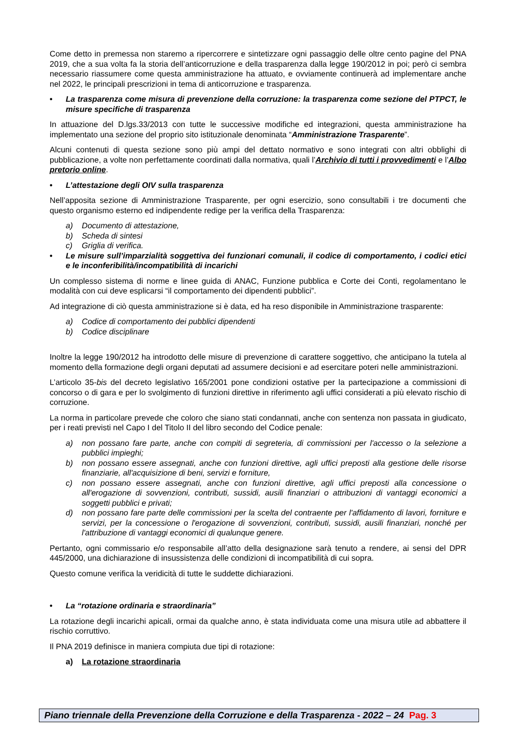Come detto in premessa non staremo a ripercorrere e sintetizzare ogni passaggio delle oltre cento pagine del PNA 2019, che a sua volta fa la storia dell’anticorruzione e della trasparenza dalla legge 190/2012 in poi; però ci sembra necessario riassumere come questa amministrazione ha attuato, e ovviamente continuerà ad implementare anche nel 2022, le principali prescrizioni in tema di anticorruzione e trasparenza.
• La trasparenza come misura di prevenzione della corruzione: la trasparenza come sezione del PTPCT, le misure specifiche di trasparenza
In attuazione del D.lgs.33/2013 con tutte le successive modifiche ed integrazioni, questa amministrazione ha implementato una sezione del proprio sito istituzionale denominata “Amministrazione Trasparente”.
Alcuni contenuti di questa sezione sono più ampi del dettato normativo e sono integrati con altri obblighi di pubblicazione, a volte non perfettamente coordinati dalla normativa, quali l’Archivio di tutti i provvedimenti e l’Albo pretorio online.
• L’attestazione degli OIV sulla trasparenza
Nell’apposita sezione di Amministrazione Trasparente, per ogni esercizio, sono consultabili i tre documenti che questo organismo esterno ed indipendente redige per la verifica della Trasparenza:
a) Documento di attestazione,
b) Scheda di sintesi
c) Griglia di verifica.
• Le misure sull’imparzialità soggettiva dei funzionari comunali, il codice di comportamento, i codici etici e le inconferibilità/incompatibilità di incarichi
Un complesso sistema di norme e linee guida di ANAC, Funzione pubblica e Corte dei Conti, regolamentano le modalità con cui deve esplicarsi “il comportamento dei dipendenti pubblici”.
Ad integrazione di ciò questa amministrazione si è data, ed ha reso disponibile in Amministrazione trasparente:
a) Codice di comportamento dei pubblici dipendenti
b) Codice disciplinare
Inoltre la legge 190/2012 ha introdotto delle misure di prevenzione di carattere soggettivo, che anticipano la tutela al momento della formazione degli organi deputati ad assumere decisioni e ad esercitare poteri nelle amministrazioni.
L’articolo 35-bis del decreto legislativo 165/2001 pone condizioni ostative per la partecipazione a commissioni di concorso o di gara e per lo svolgimento di funzioni direttive in riferimento agli uffici considerati a più elevato rischio di corruzione.
La norma in particolare prevede che coloro che siano stati condannati, anche con sentenza non passata in giudicato, per i reati previsti nel Capo I del Titolo II del libro secondo del Codice penale:
a) non possano fare parte, anche con compiti di segreteria, di commissioni per l'accesso o la selezione a pubblici impieghi;
b) non possano essere assegnati, anche con funzioni direttive, agli uffici preposti alla gestione delle risorse finanziarie, all'acquisizione di beni, servizi e forniture,
c) non possano essere assegnati, anche con funzioni direttive, agli uffici preposti alla concessione o all'erogazione di sovvenzioni, contributi, sussidi, ausili finanziari o attribuzioni di vantaggi economici a soggetti pubblici e privati;
d) non possano fare parte delle commissioni per la scelta del contraente per l'affidamento di lavori, forniture e servizi, per la concessione o l'erogazione di sovvenzioni, contributi, sussidi, ausili finanziari, nonché per l'attribuzione di vantaggi economici di qualunque genere.
Pertanto, ogni commissario e/o responsabile all’atto della designazione sarà tenuto a rendere, ai sensi del DPR 445/2000, una dichiarazione di insussistenza delle condizioni di incompatibilità di cui sopra.
Questo comune verifica la veridicità di tutte le suddette dichiarazioni.
• La “rotazione ordinaria e straordinaria”
La rotazione degli incarichi apicali, ormai da qualche anno, è stata individuata come una misura utile ad abbattere il rischio corruttivo.
Il PNA 2019 definisce in maniera compiuta due tipi di rotazione:
a) La rotazione straordinaria
Piano triennale della Prevenzione della Corruzione e della Trasparenza - 2022 – 24 Pag. 3